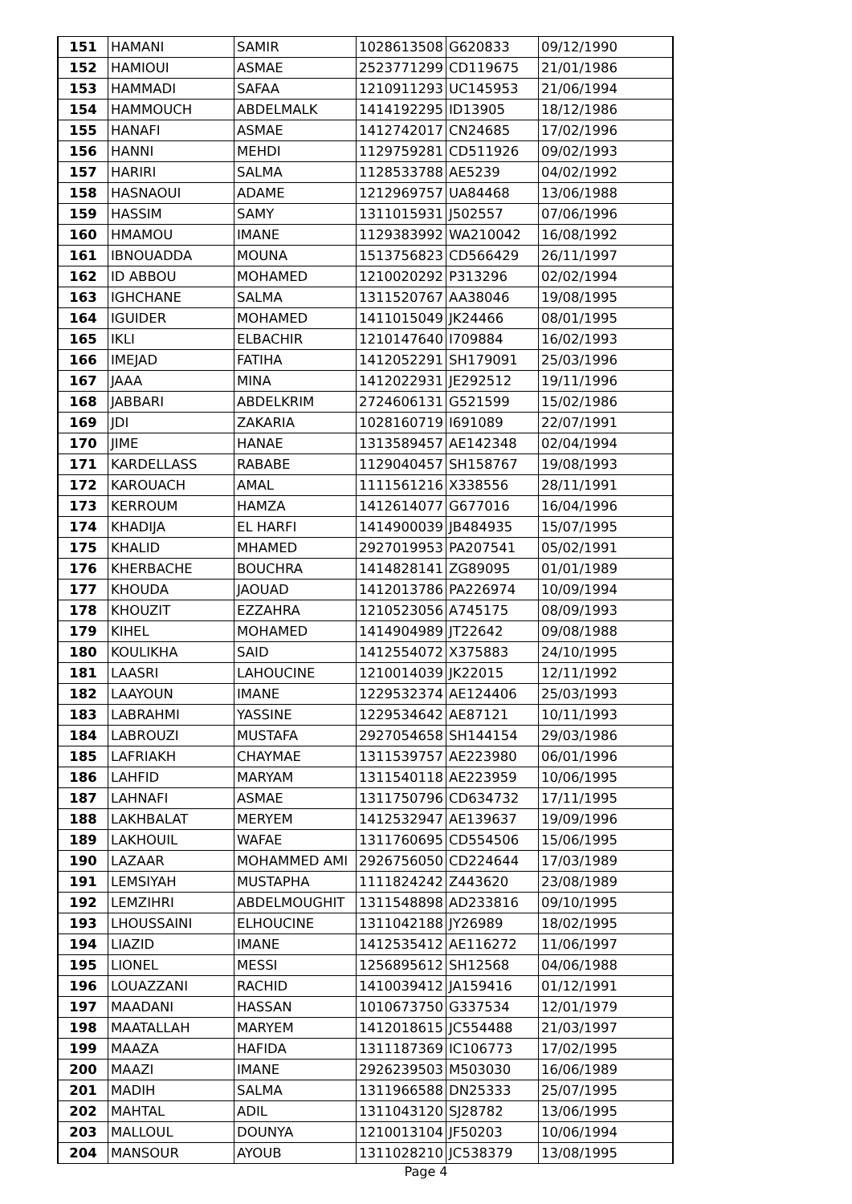| 151 | HAMANI | SAMIR | 1028613508 | G620833 | 09/12/1990 |
| 152 | HAMIOUI | ASMAE | 2523771299 | CD119675 | 21/01/1986 |
| 153 | HAMMADI | SAFAA | 1210911293 | UC145953 | 21/06/1994 |
| 154 | HAMMOUCH | ABDELMALK | 1414192295 | ID13905 | 18/12/1986 |
| 155 | HANAFI | ASMAE | 1412742017 | CN24685 | 17/02/1996 |
| 156 | HANNI | MEHDI | 1129759281 | CD511926 | 09/02/1993 |
| 157 | HARIRI | SALMA | 1128533788 | AE5239 | 04/02/1992 |
| 158 | HASNAOUI | ADAME | 1212969757 | UA84468 | 13/06/1988 |
| 159 | HASSIM | SAMY | 1311015931 | J502557 | 07/06/1996 |
| 160 | HMAMOU | IMANE | 1129383992 | WA210042 | 16/08/1992 |
| 161 | IBNOUADDA | MOUNA | 1513756823 | CD566429 | 26/11/1997 |
| 162 | ID ABBOU | MOHAMED | 1210020292 | P313296 | 02/02/1994 |
| 163 | IGHCHANE | SALMA | 1311520767 | AA38046 | 19/08/1995 |
| 164 | IGUIDER | MOHAMED | 1411015049 | JK24466 | 08/01/1995 |
| 165 | IKLI | ELBACHIR | 1210147640 | I709884 | 16/02/1993 |
| 166 | IMEJAD | FATIHA | 1412052291 | SH179091 | 25/03/1996 |
| 167 | JAAA | MINA | 1412022931 | JE292512 | 19/11/1996 |
| 168 | JABBARI | ABDELKRIM | 2724606131 | G521599 | 15/02/1986 |
| 169 | JDI | ZAKARIA | 1028160719 | I691089 | 22/07/1991 |
| 170 | JIME | HANAE | 1313589457 | AE142348 | 02/04/1994 |
| 171 | KARDELLASS | RABABE | 1129040457 | SH158767 | 19/08/1993 |
| 172 | KAROUACH | AMAL | 1111561216 | X338556 | 28/11/1991 |
| 173 | KERROUM | HAMZA | 1412614077 | G677016 | 16/04/1996 |
| 174 | KHADIJA | EL HARFI | 1414900039 | JB484935 | 15/07/1995 |
| 175 | KHALID | MHAMED | 2927019953 | PA207541 | 05/02/1991 |
| 176 | KHERBACHE | BOUCHRA | 1414828141 | ZG89095 | 01/01/1989 |
| 177 | KHOUDA | JAOUAD | 1412013786 | PA226974 | 10/09/1994 |
| 178 | KHOUZIT | EZZAHRA | 1210523056 | A745175 | 08/09/1993 |
| 179 | KIHEL | MOHAMED | 1414904989 | JT22642 | 09/08/1988 |
| 180 | KOULIKHA | SAID | 1412554072 | X375883 | 24/10/1995 |
| 181 | LAASRI | LAHOUCINE | 1210014039 | JK22015 | 12/11/1992 |
| 182 | LAAYOUN | IMANE | 1229532374 | AE124406 | 25/03/1993 |
| 183 | LABRAHMI | YASSINE | 1229534642 | AE87121 | 10/11/1993 |
| 184 | LABROUZI | MUSTAFA | 2927054658 | SH144154 | 29/03/1986 |
| 185 | LAFRIAKH | CHAYMAE | 1311539757 | AE223980 | 06/01/1996 |
| 186 | LAHFID | MARYAM | 1311540118 | AE223959 | 10/06/1995 |
| 187 | LAHNAFI | ASMAE | 1311750796 | CD634732 | 17/11/1995 |
| 188 | LAKHBALAT | MERYEM | 1412532947 | AE139637 | 19/09/1996 |
| 189 | LAKHOUIL | WAFAE | 1311760695 | CD554506 | 15/06/1995 |
| 190 | LAZAAR | MOHAMMED AMI | 2926756050 | CD224644 | 17/03/1989 |
| 191 | LEMSIYAH | MUSTAPHA | 1111824242 | Z443620 | 23/08/1989 |
| 192 | LEMZIHRI | ABDELMOUGHIT | 1311548898 | AD233816 | 09/10/1995 |
| 193 | LHOUSSAINI | ELHOUCINE | 1311042188 | JY26989 | 18/02/1995 |
| 194 | LIAZID | IMANE | 1412535412 | AE116272 | 11/06/1997 |
| 195 | LIONEL | MESSI | 1256895612 | SH12568 | 04/06/1988 |
| 196 | LOUAZZANI | RACHID | 1410039412 | JA159416 | 01/12/1991 |
| 197 | MAADANI | HASSAN | 1010673750 | G337534 | 12/01/1979 |
| 198 | MAATALLAH | MARYEM | 1412018615 | JC554488 | 21/03/1997 |
| 199 | MAAZA | HAFIDA | 1311187369 | IC106773 | 17/02/1995 |
| 200 | MAAZI | IMANE | 2926239503 | M503030 | 16/06/1989 |
| 201 | MADIH | SALMA | 1311966588 | DN25333 | 25/07/1995 |
| 202 | MAHTAL | ADIL | 1311043120 | SJ28782 | 13/06/1995 |
| 203 | MALLOUL | DOUNYA | 1210013104 | JF50203 | 10/06/1994 |
| 204 | MANSOUR | AYOUB | 1311028210 | JC538379 | 13/08/1995 |
Page 4